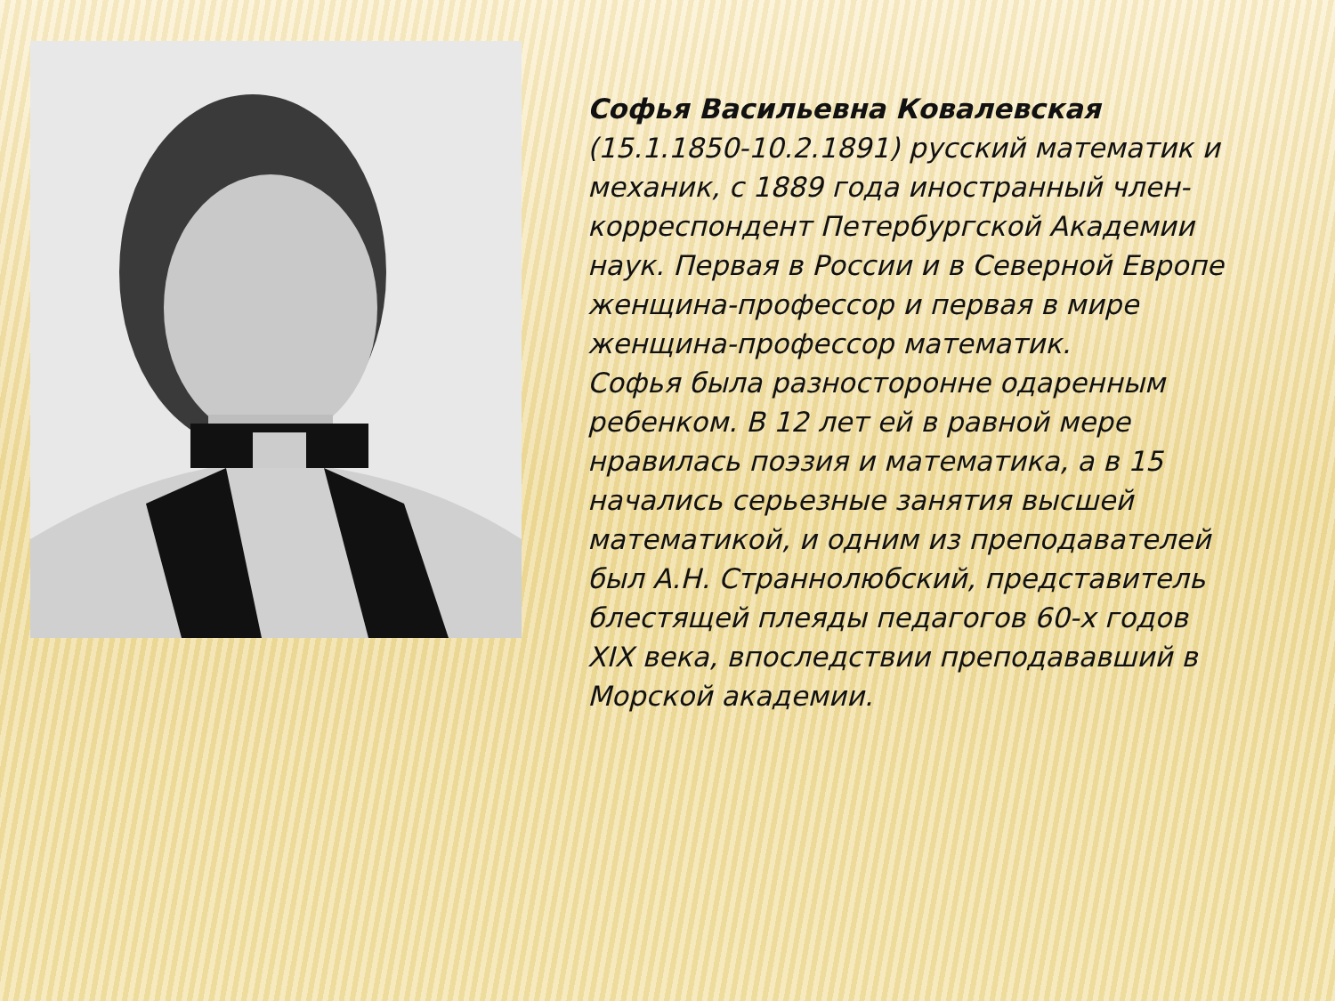Софья Васильевна Ковалевская (15.1.1850-10.2.1891) русский математик и механик, с 1889 года иностранный член-корреспондент Петербургской Академии наук. Первая в России и в Северной Европе женщина-профессор и первая в мире женщина-профессор математик.
Софья была разносторонне одаренным ребенком. В 12 лет ей в равной мере нравилась поэзия и математика, а в 15 начались серьезные занятия высшей математикой, и одним из преподавателей был А.Н. Страннолюбский, представитель блестящей плеяды педагогов 60-х годов XIX века, впоследствии преподававший в Морской академии.